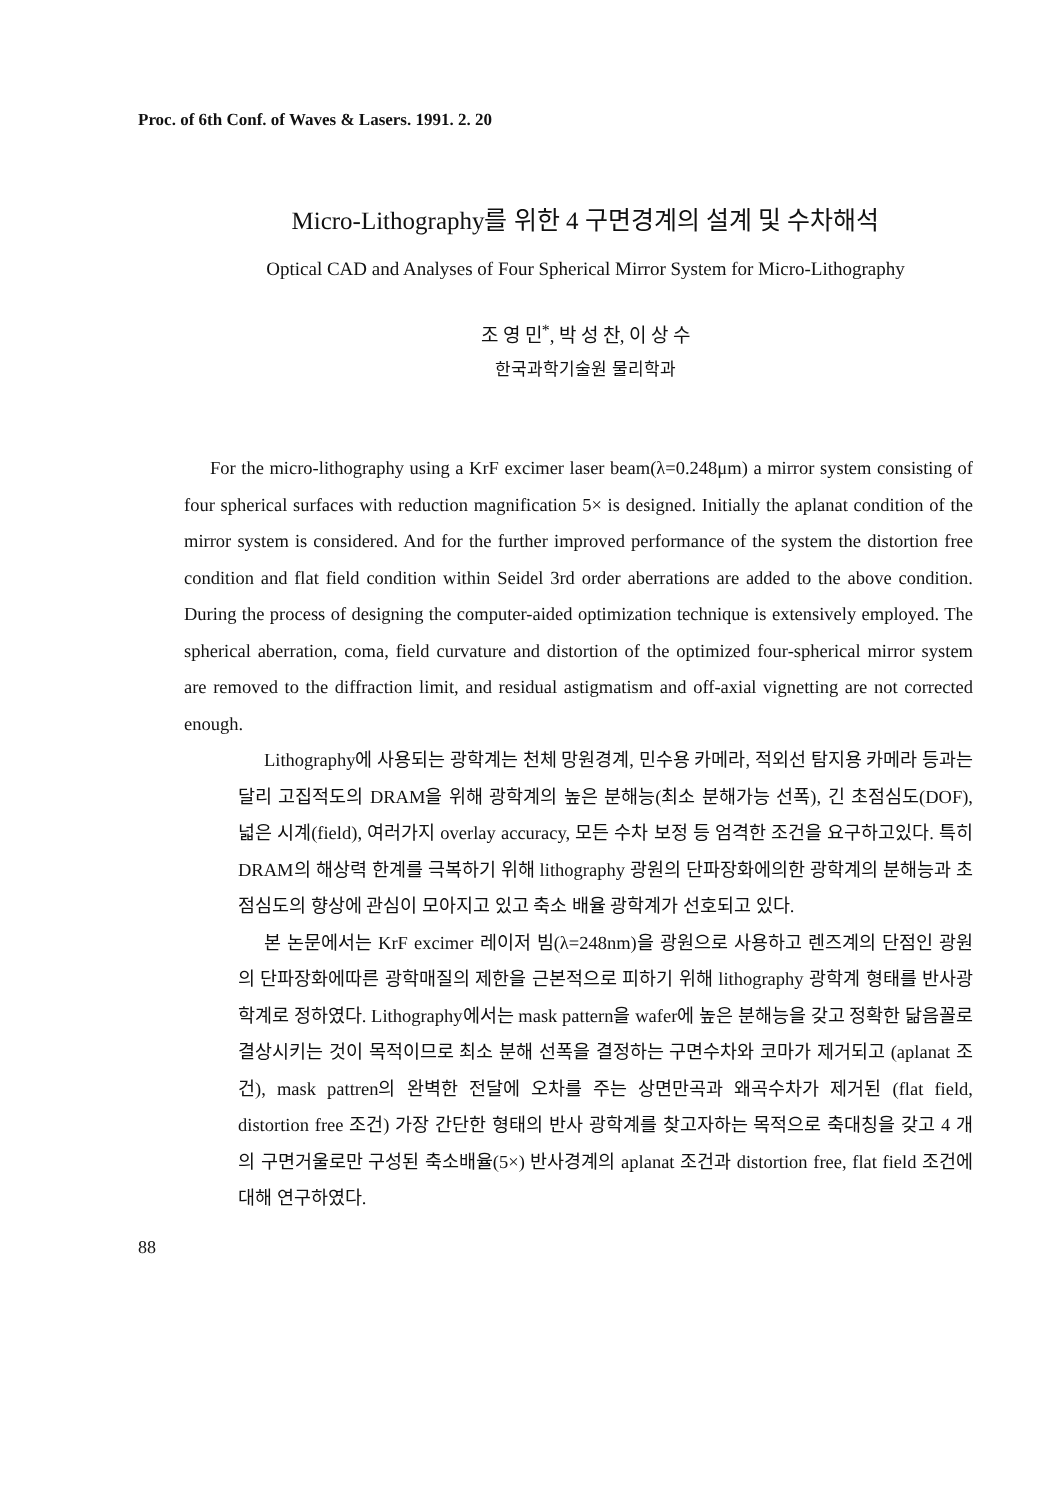Proc. of 6th Conf. of Waves & Lasers. 1991. 2. 20
Micro-Lithography를 위한 4 구면경계의 설계 및 수차해석
Optical CAD and Analyses of Four Spherical Mirror System for Micro-Lithography
조 영 민<sup>*</sup>, 박 성 찬, 이 상 수
한국과학기술원 물리학과
For the micro-lithography using a KrF excimer laser beam(λ=0.248μm) a mirror system consisting of four spherical surfaces with reduction magnification 5× is designed. Initially the aplanat condition of the mirror system is considered. And for the further improved performance of the system the distortion free condition and flat field condition within Seidel 3rd order aberrations are added to the above condition. During the process of designing the computer-aided optimization technique is extensively employed. The spherical aberration, coma, field curvature and distortion of the optimized four-spherical mirror system are removed to the diffraction limit, and residual astigmatism and off-axial vignetting are not corrected enough.
Lithography에 사용되는 광학계는 천체 망원경계, 민수용 카메라, 적외선 탐지용 카메라 등과는 달리 고집적도의 DRAM을 위해 광학계의 높은 분해능(최소 분해가능 선폭), 긴 초점심도(DOF), 넓은 시계(field), 여러가지 overlay accuracy, 모든 수차 보정 등 엄격한 조건을 요구하고있다. 특히 DRAM의 해상력 한계를 극복하기 위해 lithography 광원의 단파장화에의한 광학계의 분해능과 초점심도의 향상에 관심이 모아지고 있고 축소 배율 광학계가 선호되고 있다.
본 논문에서는 KrF excimer 레이저 빔(λ=248nm)을 광원으로 사용하고 렌즈계의 단점인 광원의 단파장화에따른 광학매질의 제한을 근본적으로 피하기 위해 lithography 광학계 형태를 반사광학계로 정하였다. Lithography에서는 mask pattern을 wafer에 높은 분해능을 갖고 정확한 닮음꼴로 결상시키는 것이 목적이므로 최소 분해 선폭을 결정하는 구면수차와 코마가 제거되고 (aplanat 조건), mask pattren의 완벽한 전달에 오차를 주는 상면만곡과 왜곡수차가 제거된 (flat field, distortion free 조건) 가장 간단한 형태의 반사 광학계를 찾고자하는 목적으로 축대칭을 갖고 4 개의 구면거울로만 구성된 축소배율(5×) 반사경계의 aplanat 조건과 distortion free, flat field 조건에 대해 연구하였다.
88